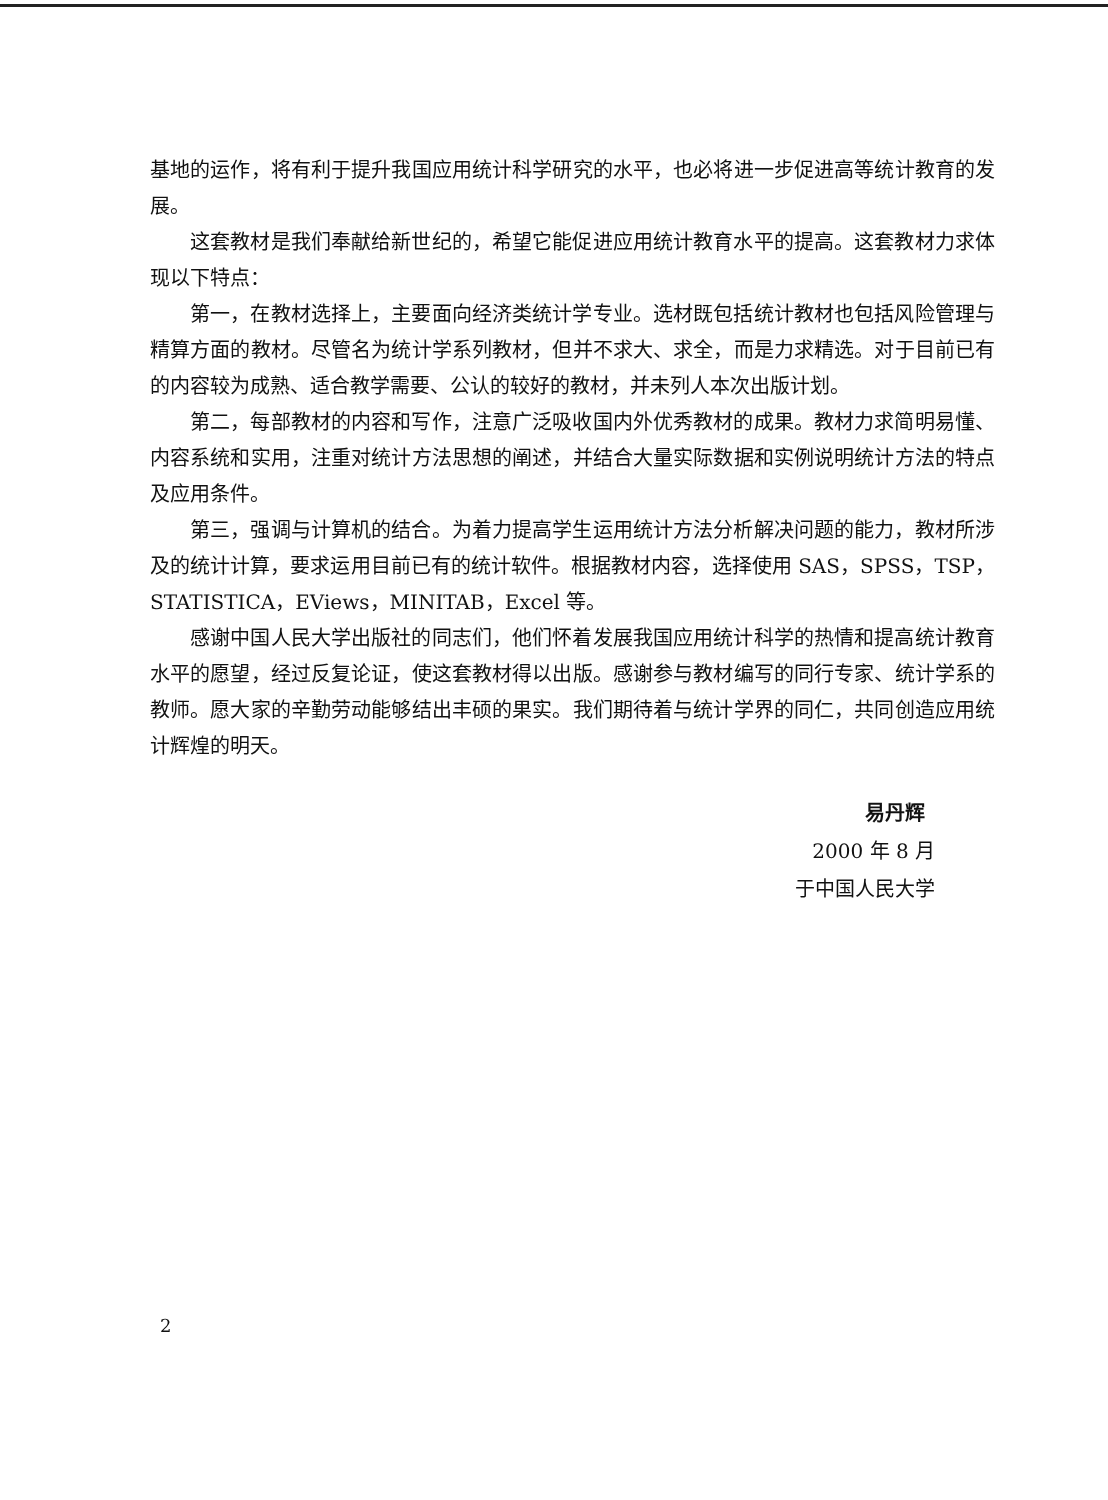基地的运作，将有利于提升我国应用统计科学研究的水平，也必将进一步促进高等统计教育的发展。
这套教材是我们奉献给新世纪的，希望它能促进应用统计教育水平的提高。这套教材力求体现以下特点：
第一，在教材选择上，主要面向经济类统计学专业。选材既包括统计教材也包括风险管理与精算方面的教材。尽管名为统计学系列教材，但并不求大、求全，而是力求精选。对于目前已有的内容较为成熟、适合教学需要、公认的较好的教材，并未列人本次出版计划。
第二，每部教材的内容和写作，注意广泛吸收国内外优秀教材的成果。教材力求简明易懂、内容系统和实用，注重对统计方法思想的阐述，并结合大量实际数据和实例说明统计方法的特点及应用条件。
第三，强调与计算机的结合。为着力提高学生运用统计方法分析解决问题的能力，教材所涉及的统计计算，要求运用目前已有的统计软件。根据教材内容，选择使用 SAS，SPSS，TSP，STATISTICA，EViews，MINITAB，Excel 等。
感谢中国人民大学出版社的同志们，他们怀着发展我国应用统计科学的热情和提高统计教育水平的愿望，经过反复论证，使这套教材得以出版。感谢参与教材编写的同行专家、统计学系的教师。愿大家的辛勤劳动能够结出丰硕的果实。我们期待着与统计学界的同仁，共同创造应用统计辉煌的明天。
易丹辉
2000 年 8 月
于中国人民大学
2